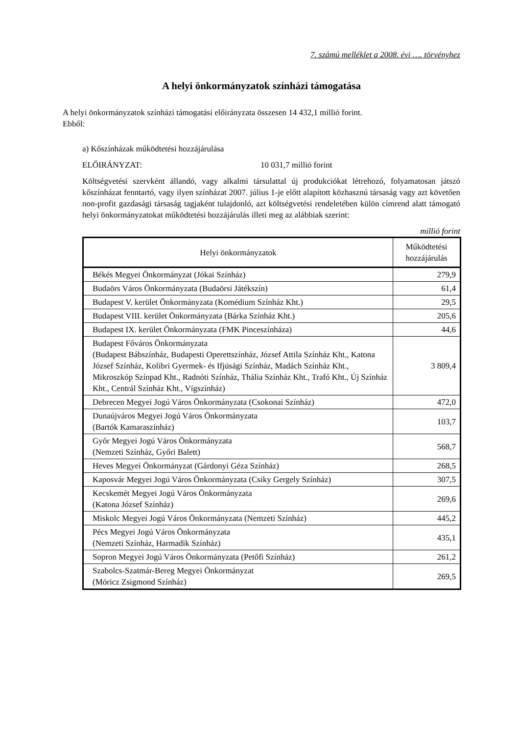7. számú melléklet a 2008. évi …. törvényhez
A helyi önkormányzatok színházi támogatása
A helyi önkormányzatok színházi támogatási előirányzata összesen 14 432,1 millió forint.
Ebből:
a) Kőszínházak működtetési hozzájárulása
ELŐIRÁNYZAT: 10 031,7 millió forint
Költségvetési szervként állandó, vagy alkalmi társulattal új produkciókat létrehozó, folyamatosan játszó kőszínházat fenntartó, vagy ilyen színházat 2007. július 1-je előtt alapított közhasznú társaság vagy azt követően non-profit gazdasági társaság tagjaként tulajdonló, azt költségvetési rendeletében külön címrend alatt támogató helyi önkormányzatokat működtetési hozzájárulás illeti meg az alábbiak szerint:
millió forint
| Helyi önkormányzatok | Működtetési hozzájárulás |
| --- | --- |
| Békés Megyei Önkormányzat (Jókai Színház) | 279,9 |
| Budaörs Város Önkormányzata (Budaörsi Játékszín) | 61,4 |
| Budapest V. kerület Önkormányzata (Komédium Színház Kht.) | 29,5 |
| Budapest VIII. kerület Önkormányzata (Bárka Színház Kht.) | 205,6 |
| Budapest IX. kerület Önkormányzata (FMK Pinceszínháza) | 44,6 |
| Budapest Főváros Önkormányzata (Budapest Bábszínház, Budapesti Operettszínház, József Attila Színház Kht., Katona József Színház, Kolibri Gyermek- és Ifjúsági Színház, Madách Színház Kht., Mikroszkóp Színpad Kht., Radnóti Színház, Thália Színház Kht., Trafó Kht., Új Színház Kht., Centrál Színház Kht., Vígszínház) | 3 809,4 |
| Debrecen Megyei Jogú Város Önkormányzata (Csokonai Színház) | 472,0 |
| Dunaújváros Megyei Jogú Város Önkormányzata (Bartók Kamaraszínház) | 103,7 |
| Győr Megyei Jogú Város Önkormányzata (Nemzeti Színház, Győri Balett) | 568,7 |
| Heves Megyei Önkormányzat (Gárdonyi Géza Színház) | 268,5 |
| Kaposvár Megyei Jogú Város Önkormányzata (Csiky Gergely Színház) | 307,5 |
| Kecskemét Megyei Jogú Város Önkormányzata (Katona József Színház) | 269,6 |
| Miskolc Megyei Jogú Város Önkormányzata (Nemzeti Színház) | 445,2 |
| Pécs Megyei Jogú Város Önkormányzata (Nemzeti Színház, Harmadik Színház) | 435,1 |
| Sopron Megyei Jogú Város Önkormányzata (Petőfi Színház) | 261,2 |
| Szabolcs-Szatmár-Bereg Megyei Önkormányzat (Móricz Zsigmond Színház) | 269,5 |